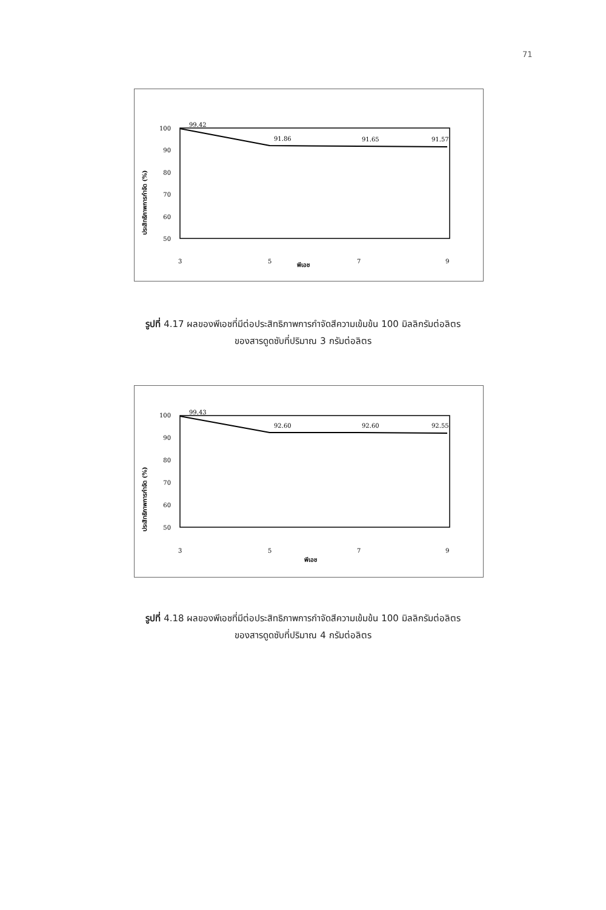71
ประสิทธิภาพการกำจัด (%)
100
90
80
70
60
50
99.42
91.86
91.65
91.57
3
5
พีเอช
7
9
รูปที่ 4.17 ผลของพีเอชที่มีต่อประสิทธิภาพการกำจัดสีความเข้มข้น 100 มิลลิกรัมต่อลิตร
ของสารดูดซับที่ปริมาณ 3 กรัมต่อลิตร
ประสิทธิภาพการกำจัด (%)
100
90
80
70
60
50
99.43
92.60
92.60
92.55
3
5
พีเอช
7
9
รูปที่ 4.18 ผลของพีเอชที่มีต่อประสิทธิภาพการกำจัดสีความเข้มข้น 100 มิลลิกรัมต่อลิตร
ของสารดูดซับที่ปริมาณ 4 กรัมต่อลิตร